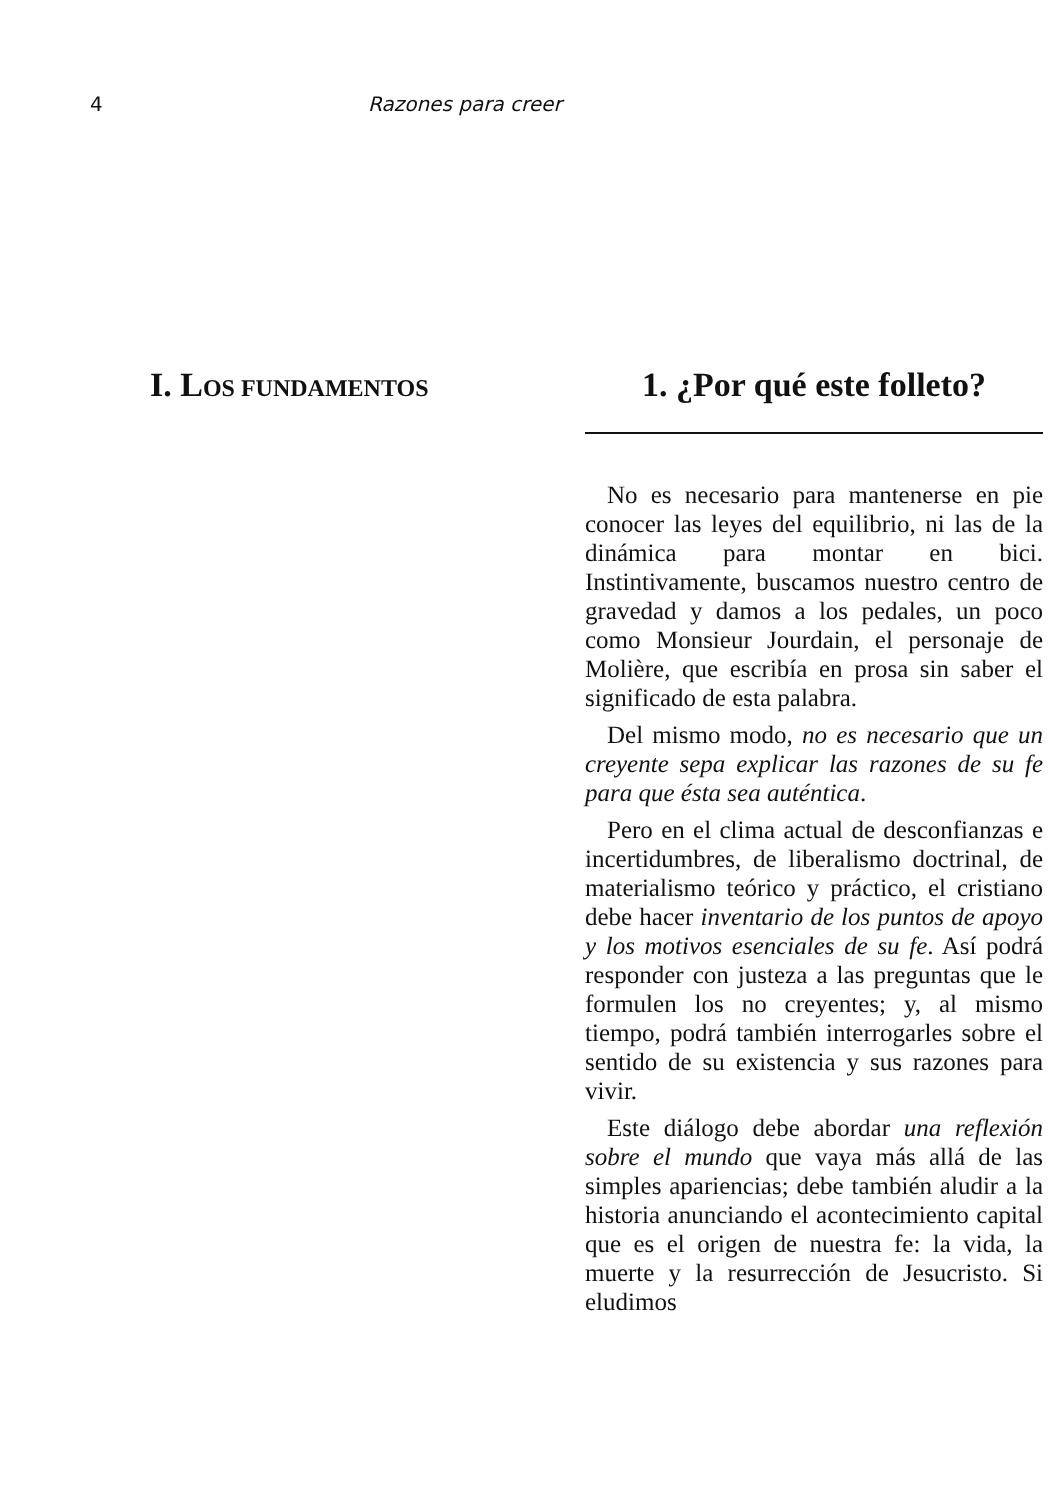4 Razones para creer
I. LOS FUNDAMENTOS
1. ¿Por qué este folleto?
No es necesario para mantenerse en pie conocer las leyes del equilibrio, ni las de la dinámica para montar en bici. Instintivamente, buscamos nuestro centro de gravedad y damos a los pedales, un poco como Monsieur Jourdain, el personaje de Molière, que escribía en prosa sin saber el significado de esta palabra.
Del mismo modo, no es necesario que un creyente sepa explicar las razones de su fe para que ésta sea auténtica.
Pero en el clima actual de desconfianzas e incertidumbres, de liberalismo doctrinal, de materialismo teórico y práctico, el cristiano debe hacer inventario de los puntos de apoyo y los motivos esenciales de su fe. Así podrá responder con justeza a las preguntas que le formulen los no creyentes; y, al mismo tiempo, podrá también interrogarles sobre el sentido de su existencia y sus razones para vivir.
Este diálogo debe abordar una reflexión sobre el mundo que vaya más allá de las simples apariencias; debe también aludir a la historia anunciando el acontecimiento capital que es el origen de nuestra fe: la vida, la muerte y la resurrección de Jesucristo. Si eludimos